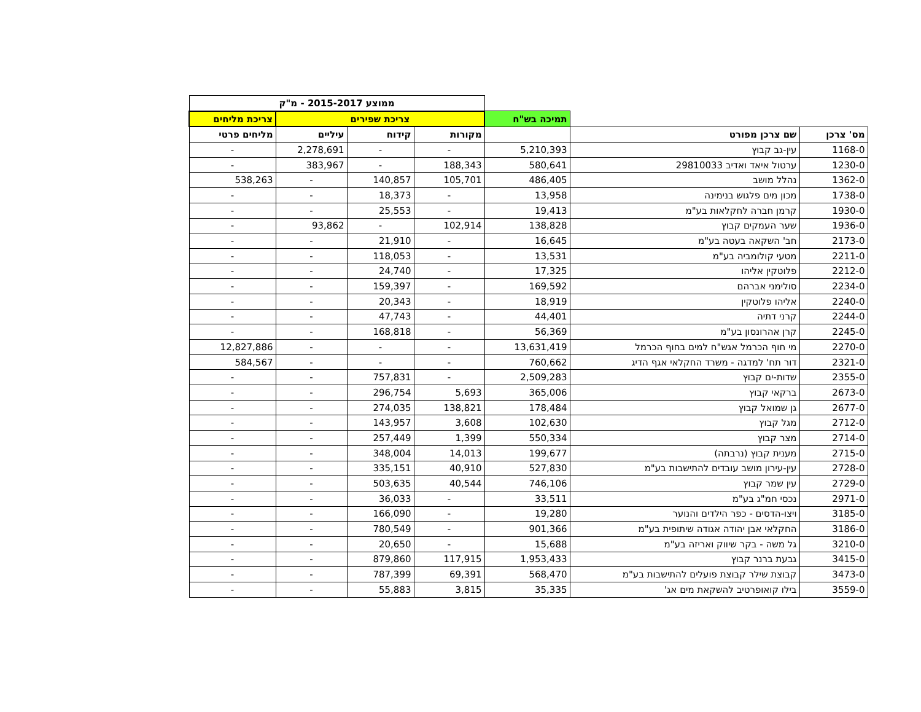| | | | ממוצע 2015-2017 - מ"ק | | | |
| | | תמיכה בש"ח | צריכת שפירים | | | צריכת מליחים |
| מס' צרכן | שם צרכן מפורט | | מקורות | קידוח | עיליים | מליחים פרטי |
| 1168-0 | עין-גב קבוץ | 5,210,393 | - | - | 2,278,691 | - |
| 1230-0 | ערטול איאד ואדיב 29810033 | 580,641 | 188,343 | - | 383,967 | - |
| 1362-0 | נהלל מושב | 486,405 | 105,701 | 140,857 | - | 538,263 |
| 1738-0 | מכון מים פלגוש בנימינה | 13,958 | - | 18,373 | - | - |
| 1930-0 | קרמן חברה לחקלאות בע"מ | 19,413 | - | 25,553 | - | - |
| 1936-0 | שער העמקים קבוץ | 138,828 | 102,914 | - | 93,862 | - |
| 2173-0 | חב' השקאה בעטה בע"מ | 16,645 | - | 21,910 | - | - |
| 2211-0 | מטעי קולומביה בע"מ | 13,531 | - | 118,053 | - | - |
| 2212-0 | פלוטקין אליהו | 17,325 | - | 24,740 | - | - |
| 2234-0 | סולימני אברהם | 169,592 | - | 159,397 | - | - |
| 2240-0 | אליהו פלוטקין | 18,919 | - | 20,343 | - | - |
| 2244-0 | קרני דתיה | 44,401 | - | 47,743 | - | - |
| 2245-0 | קרן אהרונסון בע"מ | 56,369 | - | 168,818 | - | - |
| 2270-0 | מי חוף הכרמל אגש"ח למים בחוף הכרמל | 13,631,419 | - | - | - | 12,827,886 |
| 2321-0 | דור תח' למדגה - משרד החקלאי אגף הדיג | 760,662 | - | - | - | 584,567 |
| 2355-0 | שדות-ים קבוץ | 2,509,283 | - | 757,831 | - | - |
| 2673-0 | ברקאי קבוץ | 365,006 | 5,693 | 296,754 | - | - |
| 2677-0 | גן שמואל קבוץ | 178,484 | 138,821 | 274,035 | - | - |
| 2712-0 | מגל קבוץ | 102,630 | 3,608 | 143,957 | - | - |
| 2714-0 | מצר קבוץ | 550,334 | 1,399 | 257,449 | - | - |
| 2715-0 | מענית קבוץ (נרבתה) | 199,677 | 14,013 | 348,004 | - | - |
| 2728-0 | עין-עירון מושב עובדים להתישבות בע"מ | 527,830 | 40,910 | 335,151 | - | - |
| 2729-0 | עין שמר קבוץ | 746,106 | 40,544 | 503,635 | - | - |
| 2971-0 | נכסי חמ"ג בע"מ | 33,511 | - | 36,033 | - | - |
| 3185-0 | ויצו-הדסים - כפר הילדים והנוער | 19,280 | - | 166,090 | - | - |
| 3186-0 | החקלאי אבן יהודה אגודה שיתופית בע"מ | 901,366 | - | 780,549 | - | - |
| 3210-0 | גל משה - בקר שיווק ואריזה בע"מ | 15,688 | - | 20,650 | - | - |
| 3415-0 | גבעת ברנר קבוץ | 1,953,433 | 117,915 | 879,860 | - | - |
| 3473-0 | קבוצת שילר קבוצת פועלים להתישבות בע"מ | 568,470 | 69,391 | 787,399 | - | - |
| 3559-0 | בילו קואופרטיב להשקאת מים אג' | 35,335 | 3,815 | 55,883 | - | - |